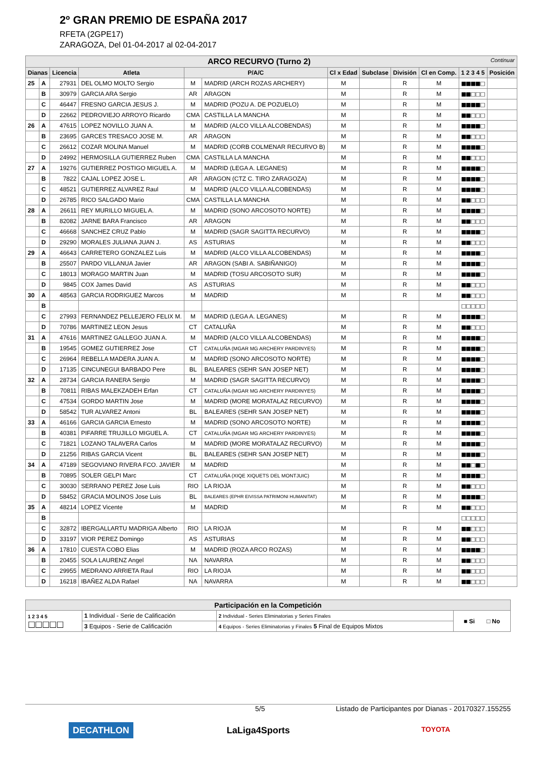2º GRAN PREMIO DE ESPAÑA 2017
RFETA (2GPE17)
ZARAGOZA, Del 01-04-2017 al 02-04-2017
| ARCO RECURVO (Turno 2) Continuar | | | | | | | | | | | |
| --- | --- | --- | --- | --- | --- | --- | --- | --- | --- | --- | --- |
| Dianas | | Licencia | Atleta | P/A/C | | Cl x Edad | Subclase | División | Cl en Comp. | 1 2 3 4 5 | Posición |
| 25 | A | 27931 | DEL OLMO MOLTO Sergio | M | MADRID (ARCH ROZAS ARCHERY) | M | | R | M | ■■■■□ | |
| | B | 30979 | GARCIA ARA Sergio | AR | ARAGON | M | | R | M | ■■□□□ | |
| | C | 46447 | FRESNO GARCIA JESUS J. | M | MADRID (POZU A. DE POZUELO) | M | | R | M | ■■■■□ | |
| | D | 22662 | PEDROVIEJO ARROYO Ricardo | CMA | CASTILLA LA MANCHA | M | | R | M | ■■□□□ | |
| 26 | A | 47615 | LOPEZ NOVILLO JUAN A. | M | MADRID (ALCO VILLA ALCOBENDAS) | M | | R | M | ■■■■□ | |
| | B | 23695 | GARCES TRESACO JOSE M. | AR | ARAGON | M | | R | M | ■■□□□ | |
| | C | 26612 | COZAR MOLINA Manuel | M | MADRID (CORB COLMENAR RECURVO B) | M | | R | M | ■■■■□ | |
| | D | 24992 | HERMOSILLA GUTIERREZ Ruben | CMA | CASTILLA LA MANCHA | M | | R | M | ■■□□□ | |
| 27 | A | 19276 | GUTIERREZ POSTIGO MIGUEL A. | M | MADRID (LEGA A. LEGANES) | M | | R | M | ■■■■□ | |
| | B | 7822 | CAJAL LOPEZ JOSE L. | AR | ARAGON (CTZ C. TIRO ZARAGOZA) | M | | R | M | ■■■■□ | |
| | C | 48521 | GUTIERREZ ALVAREZ Raul | M | MADRID (ALCO VILLA ALCOBENDAS) | M | | R | M | ■■■■□ | |
| | D | 26785 | RICO SALGADO Mario | CMA | CASTILLA LA MANCHA | M | | R | M | ■■□□□ | |
| 28 | A | 26611 | REY MURILLO MIGUEL A. | M | MADRID (SONO ARCOSOTO NORTE) | M | | R | M | ■■■■□ | |
| | B | 82082 | JARNE BARA Francisco | AR | ARAGON | M | | R | M | ■■□□□ | |
| | C | 46668 | SANCHEZ CRUZ Pablo | M | MADRID (SAGR SAGITTA RECURVO) | M | | R | M | ■■■■□ | |
| | D | 29290 | MORALES JULIANA JUAN J. | AS | ASTURIAS | M | | R | M | ■■□□□ | |
| 29 | A | 46643 | CARRETERO GONZALEZ Luis | M | MADRID (ALCO VILLA ALCOBENDAS) | M | | R | M | ■■■■□ | |
| | B | 25507 | PARDO VILLANUA Javier | AR | ARAGON (SABI A. SABIÑANIGO) | M | | R | M | ■■■■□ | |
| | C | 18013 | MORAGO MARTIN Juan | M | MADRID (TOSU ARCOSOTO SUR) | M | | R | M | ■■■■□ | |
| | D | 9845 | COX James David | AS | ASTURIAS | M | | R | M | ■■□□□ | |
| 30 | A | 48563 | GARCIA RODRIGUEZ Marcos | M | MADRID | M | | R | M | ■■□□□ | |
| | B | | | | | | | | | □□□□□ | |
| | C | 27993 | FERNANDEZ PELLEJERO FELIX M. | M | MADRID (LEGA A. LEGANES) | M | | R | M | ■■■■□ | |
| | D | 70786 | MARTINEZ LEON Jesus | CT | CATALUÑA | M | | R | M | ■■□□□ | |
| 31 | A | 47616 | MARTINEZ GALLEGO JUAN A. | M | MADRID (ALCO VILLA ALCOBENDAS) | M | | R | M | ■■■■□ | |
| | B | 19545 | GOMEZ GUTIERREZ Jose | CT | CATALUÑA (MGAR MG ARCHERY PARDINYES) | M | | R | M | ■■■■□ | |
| | C | 26964 | REBELLA MADERA JUAN A. | M | MADRID (SONO ARCOSOTO NORTE) | M | | R | M | ■■■■□ | |
| | D | 17135 | CINCUNEGUI BARBADO Pere | BL | BALEARES (SEHR SAN JOSEP NET) | M | | R | M | ■■■■□ | |
| 32 | A | 28734 | GARCIA RANERA Sergio | M | MADRID (SAGR SAGITTA RECURVO) | M | | R | M | ■■■■□ | |
| | B | 70811 | RIBAS MALEKZADEH Erfan | CT | CATALUÑA (MGAR MG ARCHERY PARDINYES) | M | | R | M | ■■■■□ | |
| | C | 47534 | GORDO MARTIN Jose | M | MADRID (MORE MORATALAZ RECURVO) | M | | R | M | ■■■■□ | |
| | D | 58542 | TUR ALVAREZ Antoni | BL | BALEARES (SEHR SAN JOSEP NET) | M | | R | M | ■■■■□ | |
| 33 | A | 46166 | GARCIA GARCIA Ernesto | M | MADRID (SONO ARCOSOTO NORTE) | M | | R | M | ■■■■□ | |
| | B | 40381 | PIFARRE TRUJILLO MIGUEL A. | CT | CATALUÑA (MGAR MG ARCHERY PARDINYES) | M | | R | M | ■■■■□ | |
| | C | 71821 | LOZANO TALAVERA Carlos | M | MADRID (MORE MORATALAZ RECURVO) | M | | R | M | ■■■■□ | |
| | D | 21256 | RIBAS GARCIA Vicent | BL | BALEARES (SEHR SAN JOSEP NET) | M | | R | M | ■■■■□ | |
| 34 | A | 47189 | SEGOVIANO RIVERA FCO. JAVIER | M | MADRID | M | | R | M | ■■□■□ | |
| | B | 70895 | SOLER GELPI Marc | CT | CATALUÑA (XIQE XIQUETS DEL MONTJUIC) | M | | R | M | ■■■■□ | |
| | C | 30030 | SERRANO PEREZ Jose Luis | RIO | LA RIOJA | M | | R | M | ■■□□□ | |
| | D | 58452 | GRACIA MOLINOS Jose Luis | BL | BALEARES (EPHR EIVISSA PATRIMONI HUMANITAT) | M | | R | M | ■■■■□ | |
| 35 | A | 48214 | LOPEZ Vicente | M | MADRID | M | | R | M | ■■□□□ | |
| | B | | | | | | | | | □□□□□ | |
| | C | 32872 | IBERGALLARTU MADRIGA Alberto | RIO | LA RIOJA | M | | R | M | ■■□□□ | |
| | D | 33197 | VIOR PEREZ Domingo | AS | ASTURIAS | M | | R | M | ■■□□□ | |
| 36 | A | 17810 | CUESTA COBO Elias | M | MADRID (ROZA ARCO ROZAS) | M | | R | M | ■■■■□ | |
| | B | 20455 | SOLA LAURENZ Angel | NA | NAVARRA | M | | R | M | ■■□□□ | |
| | C | 29955 | MEDRANO ARRIETA Raul | RIO | LA RIOJA | M | | R | M | ■■□□□ | |
| | D | 16218 | IBAÑEZ ALDA Rafael | NA | NAVARRA | M | | R | M | ■■□□□ | |
| Participación en la Competición | | | |
| --- | --- | --- | --- |
| 1 2 3 4 5 □□□□□ | 1 Individual - Serie de Calificación | 2 Individual - Series Eliminatorias y Series Finales | ■ Si □ No |
| | 3 Equipos - Serie de Calificación | 4 Equipos - Series Eliminatorias y Finales 5 Final de Equipos Mixtos | |
5/5 Listado de Participantes por Dianas - 20170327.155255
DECATHLON LaLiga4Sports TOYOTA